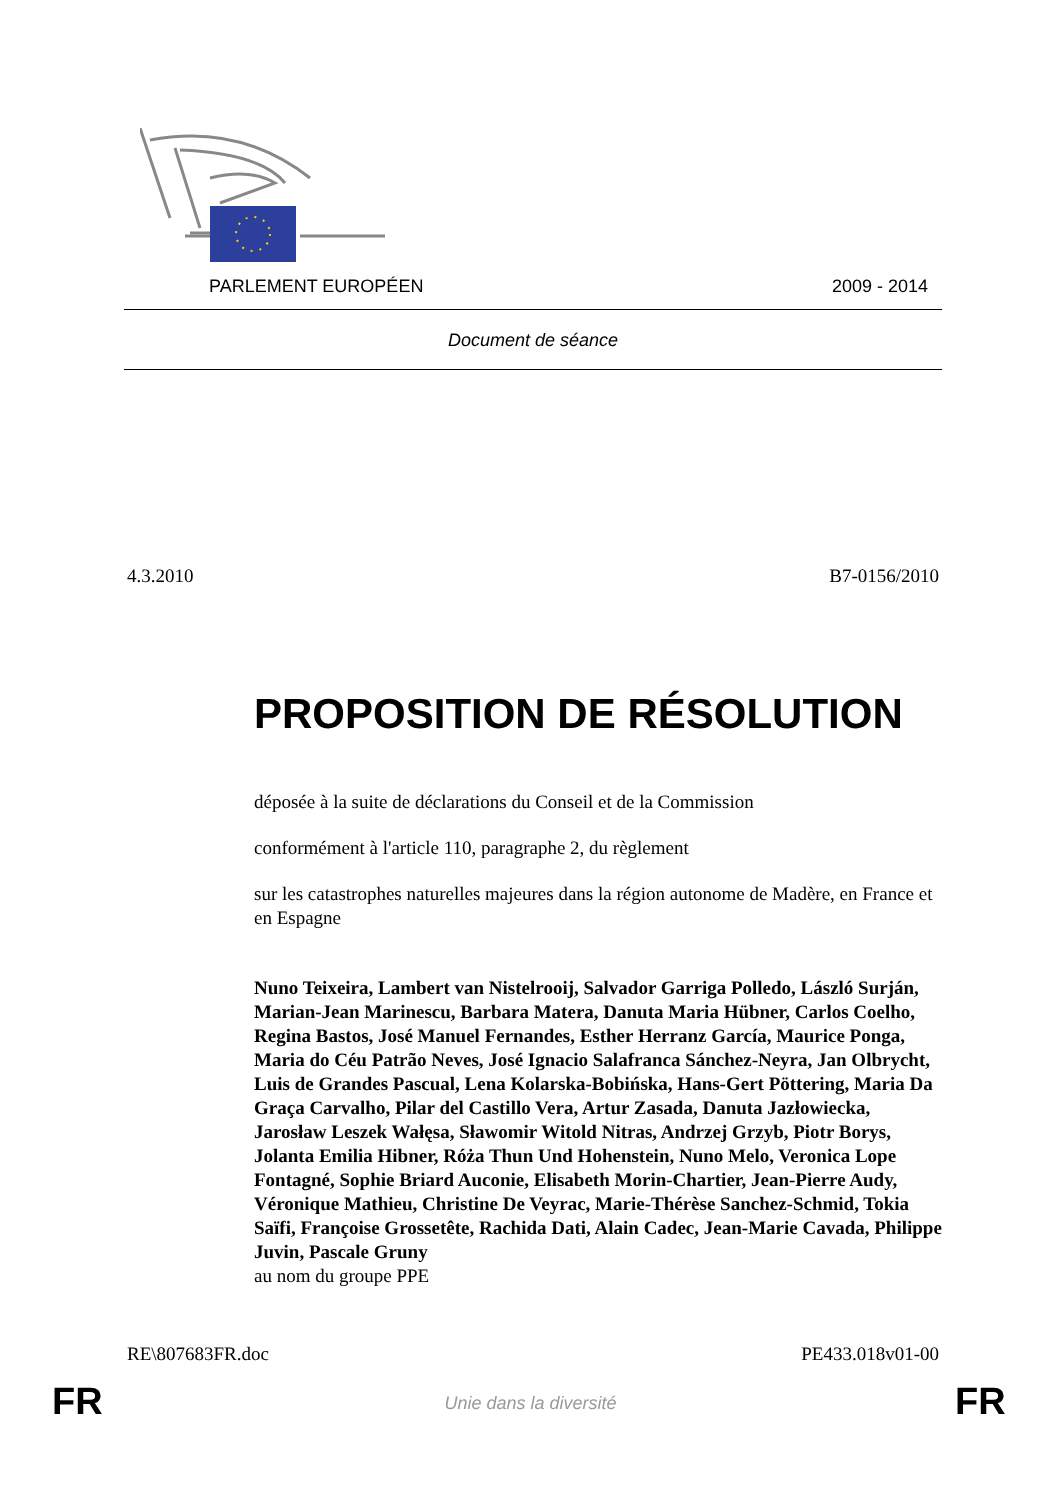PARLEMENT EUROPÉEN 2009 - 2014
Document de séance
4.3.2010 B7-0156/2010
PROPOSITION DE RÉSOLUTION
déposée à la suite de déclarations du Conseil et de la Commission
conformément à l'article 110, paragraphe 2, du règlement
sur les catastrophes naturelles majeures dans la région autonome de Madère, en France et en Espagne
Nuno Teixeira, Lambert van Nistelrooij, Salvador Garriga Polledo, László Surján, Marian-Jean Marinescu, Barbara Matera, Danuta Maria Hübner, Carlos Coelho, Regina Bastos, José Manuel Fernandes, Esther Herranz García, Maurice Ponga, Maria do Céu Patrão Neves, José Ignacio Salafranca Sánchez-Neyra, Jan Olbrycht, Luis de Grandes Pascual, Lena Kolarska-Bobińska, Hans-Gert Pöttering, Maria Da Graça Carvalho, Pilar del Castillo Vera, Artur Zasada, Danuta Jazłowiecka, Jarosław Leszek Wałęsa, Sławomir Witold Nitras, Andrzej Grzyb, Piotr Borys, Jolanta Emilia Hibner, Róża Thun Und Hohenstein, Nuno Melo, Veronica Lope Fontagné, Sophie Briard Auconie, Elisabeth Morin-Chartier, Jean-Pierre Audy, Véronique Mathieu, Christine De Veyrac, Marie-Thérèse Sanchez-Schmid, Tokia Saïfi, Françoise Grossetête, Rachida Dati, Alain Cadec, Jean-Marie Cavada, Philippe Juvin, Pascale Gruny
au nom du groupe PPE
RE\807683FR.doc PE433.018v01-00
FR
Unie dans la diversité FR